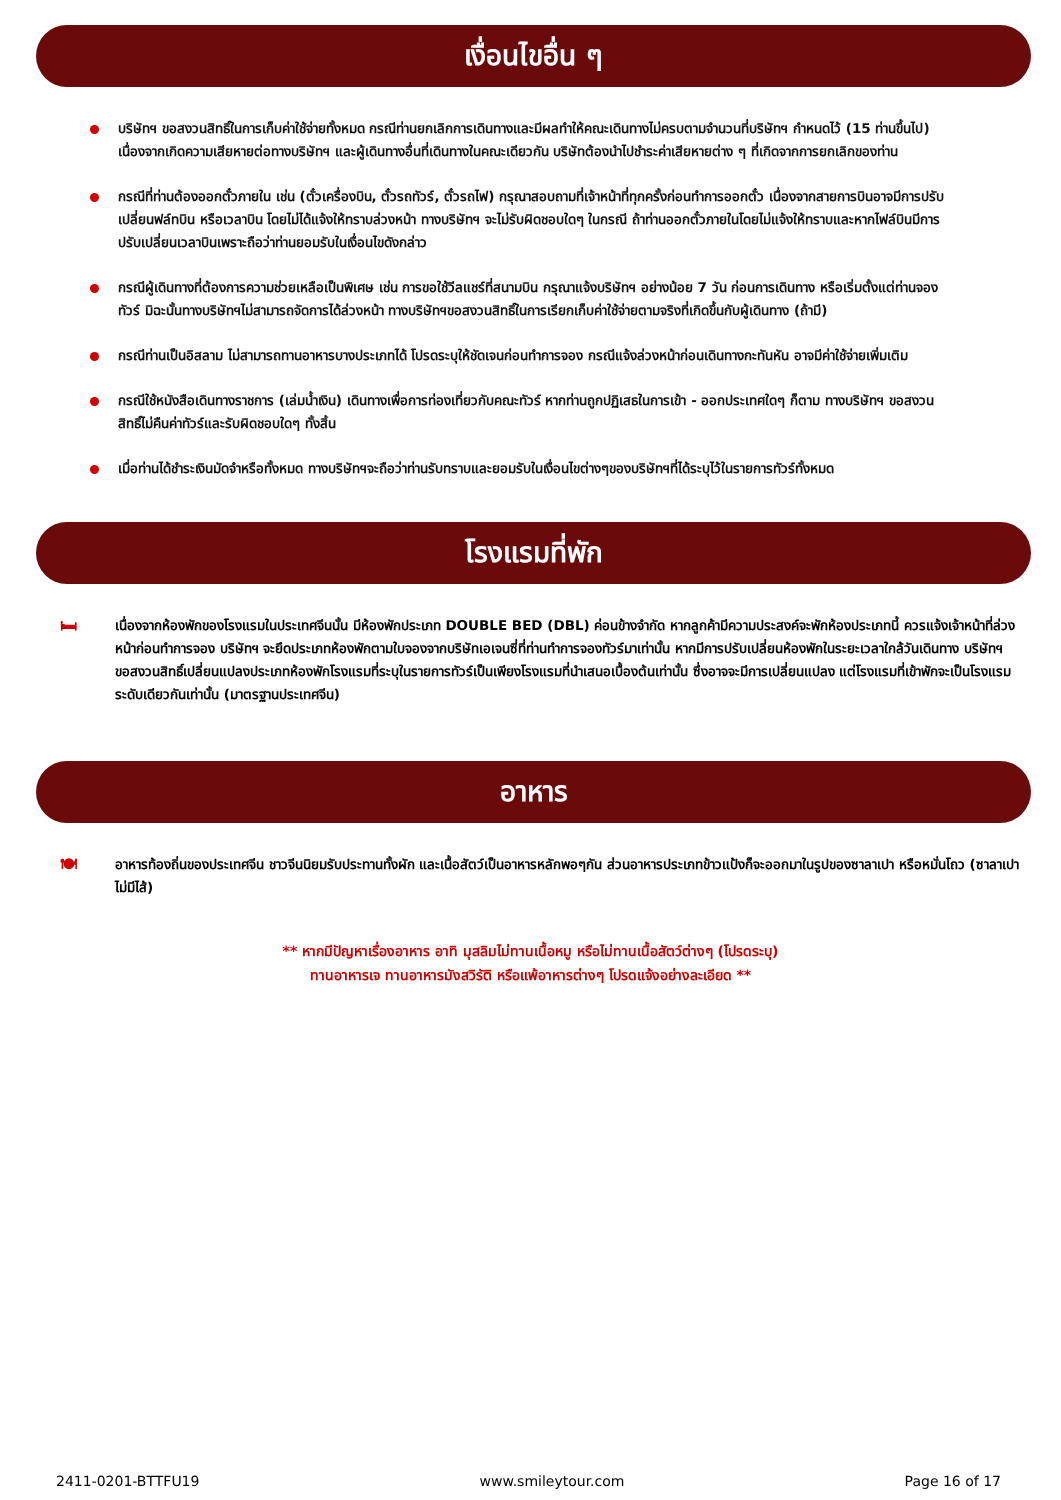เงื่อนไขอื่น ๆ
บริษัทฯ ขอสงวนสิทธิ์ในการเก็บค่าใช้จ่ายทั้งหมด กรณีท่านยกเลิกการเดินทางและมีผลทำให้คณะเดินทางไม่ครบตามจำนวนที่บริษัทฯ กำหนดไว้ (15 ท่านขึ้นไป) เนื่องจากเกิดความเสียหายต่อทางบริษัทฯ และผู้เดินทางอื่นที่เดินทางในคณะเดียวกัน บริษัทต้องนำไปชำระค่าเสียหายต่าง ๆ ที่เกิดจากการยกเลิกของท่าน
กรณีที่ท่านต้องออกตั๋วภายใน เช่น (ตั๋วเครื่องบิน, ตั๋วรถทัวร์, ตั๋วรถไฟ) กรุณาสอบถามที่เจ้าหน้าที่ทุกครั้งก่อนทำการออกตั๋ว เนื่องจากสายการบินอาจมีการปรับเปลี่ยนฟล์ทบิน หรือเวลาบิน โดยไม่ได้แจ้งให้ทราบล่วงหน้า ทางบริษัทฯ จะไม่รับผิดชอบใดๆ ในกรณี ถ้าท่านออกตั๋วภายในโดยไม่แจ้งให้ทราบและหากไฟล์บินมีการปรับเปลี่ยนเวลาบินเพราะถือว่าท่านยอมรับในเงื่อนไขดังกล่าว
กรณีผู้เดินทางที่ต้องการความช่วยเหลือเป็นพิเศษ เช่น การขอใช้วีลแชร์ที่สนามบิน กรุณาแจ้งบริษัทฯ อย่างน้อย 7 วัน ก่อนการเดินทาง หรือเริ่มตั้งแต่ท่านจองทัวร์ มิฉะนั้นทางบริษัทฯไม่สามารถจัดการได้ล่วงหน้า ทางบริษัทฯขอสงวนสิทธิ์ในการเรียกเก็บค่าใช้จ่ายตามจริงที่เกิดขึ้นกับผู้เดินทาง (ถ้ามี)
กรณีท่านเป็นอิสลาม ไม่สามารถทานอาหารบางประเภทได้ โปรดระบุให้ชัดเจนก่อนทำการจอง กรณีแจ้งล่วงหน้าก่อนเดินทางกะทันหัน อาจมีค่าใช้จ่ายเพิ่มเติม
กรณีใช้หนังสือเดินทางราชการ (เล่มน้ำเงิน) เดินทางเพื่อการท่องเที่ยวกับคณะทัวร์ หากท่านถูกปฏิเสธในการเข้า - ออกประเทศใดๆ ก็ตาม ทางบริษัทฯ ขอสงวนสิทธิ์ไม่คืนค่าทัวร์และรับผิดชอบใดๆ ทั้งสิ้น
เมื่อท่านได้ชำระเงินมัดจำหรือทั้งหมด ทางบริษัทฯจะถือว่าท่านรับทราบและยอมรับในเงื่อนไขต่างๆของบริษัทฯที่ได้ระบุไว้ในรายการทัวร์ทั้งหมด
โรงแรมที่พัก
🛏
เนื่องจากห้องพักของโรงแรมในประเทศจีนนั้น มีห้องพักประเภท DOUBLE BED (DBL) ค่อนข้างจำกัด หากลูกค้ามีความประสงค์จะพักห้องประเภทนี้ ควรแจ้งเจ้าหน้าที่ล่วงหน้าก่อนทำการจอง บริษัทฯ จะยึดประเภทห้องพักตามใบจองจากบริษัทเอเจนซี่ที่ท่านทำการจองทัวร์มาเท่านั้น หากมีการปรับเปลี่ยนห้องพักในระยะเวลาใกล้วันเดินทาง บริษัทฯ ขอสงวนสิทธิ์เปลี่ยนแปลงประเภทห้องพักโรงแรมที่ระบุในรายการทัวร์เป็นเพียงโรงแรมที่นำเสนอเบื้องต้นเท่านั้น ซึ่งอาจจะมีการเปลี่ยนแปลง แต่โรงแรมที่เข้าพักจะเป็นโรงแรมระดับเดียวกันเท่านั้น (มาตรฐานประเทศจีน)
อาหาร
🍽
อาหารท้องถิ่นของประเทศจีน ชาวจีนนิยมรับประทานทั้งผัก และเนื้อสัตว์เป็นอาหารหลักพอๆกัน ส่วนอาหารประเภทข้าวแป้งก็จะออกมาในรูปของซาลาเปา หรือหมั่นโถว (ซาลาเปาไม่มีไส้)
** หากมีปัญหาเรื่องอาหาร อาทิ มุสลิมไม่ทานเนื้อหมู หรือไม่ทานเนื้อสัตว์ต่างๆ (โปรดระบุ)
ทานอาหารเจ ทานอาหารมังสวิรัติ หรือแพ้อาหารต่างๆ โปรดแจ้งอย่างละเอียด **
2411-0201-BTTFU19 www.smileytour.com Page 16 of 17